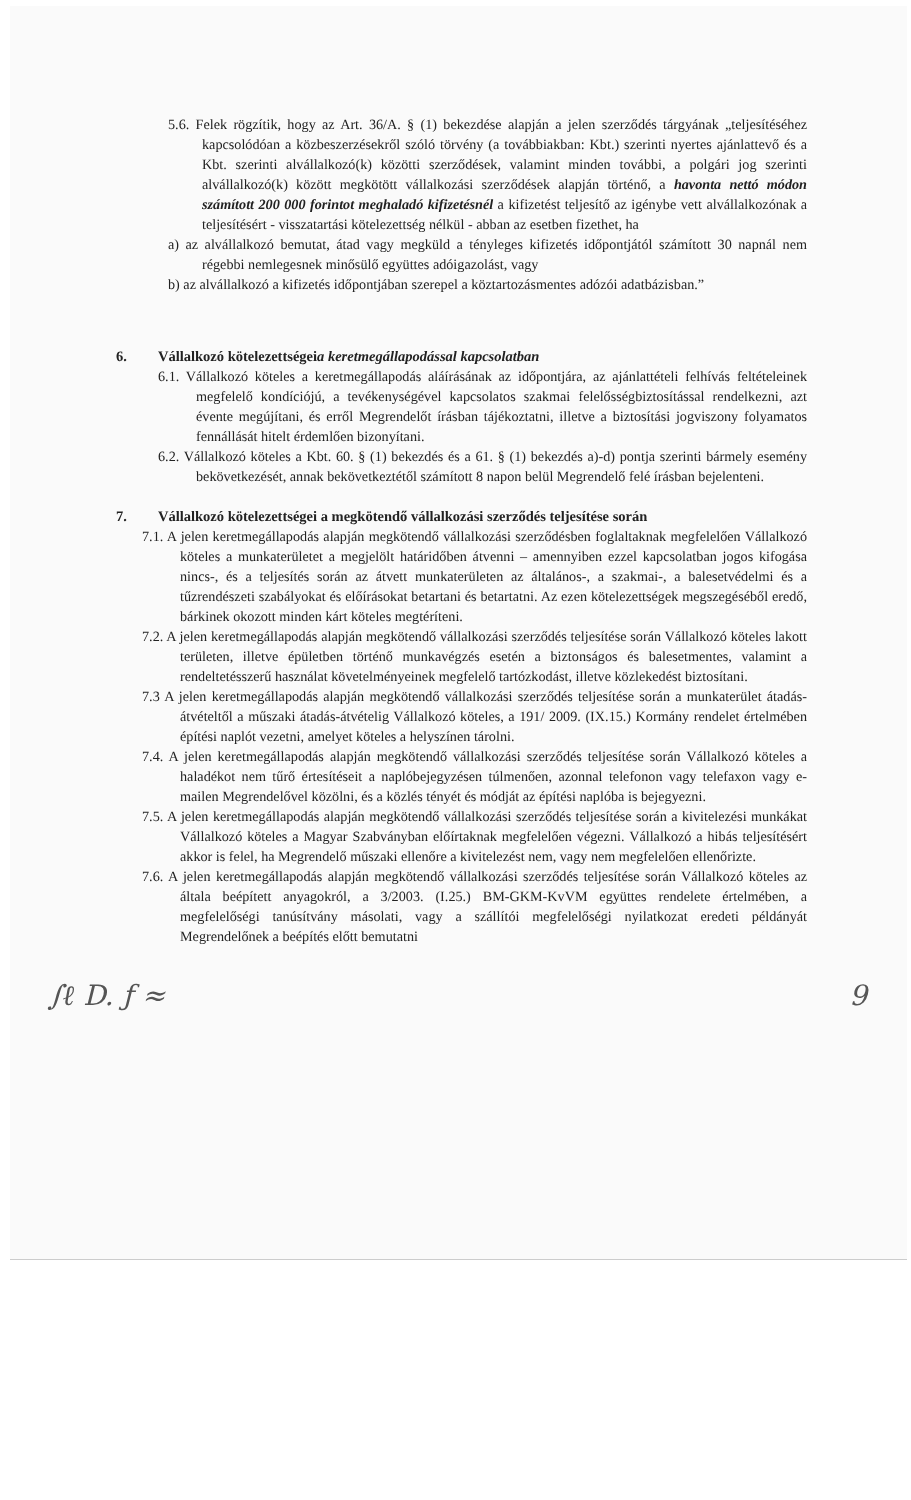5.6. Felek rögzítik, hogy az Art. 36/A. § (1) bekezdése alapján a jelen szerződés tárgyának „teljesítéséhez kapcsolódóan a közbeszerzésekről szóló törvény (a továbbiakban: Kbt.) szerinti nyertes ajánlattevő és a Kbt. szerinti alvállalkozó(k) közötti szerződések, valamint minden további, a polgári jog szerinti alvállalkozó(k) között megkötött vállalkozási szerződések alapján történő, a havonta nettó módon számított 200 000 forintot meghaladó kifizetésnél a kifizetést teljesítő az igénybe vett alvállalkozónak a teljesítésért - visszatartási kötelezettség nélkül - abban az esetben fizethet, ha
a) az alvállalkozó bemutat, átad vagy megküld a tényleges kifizetés időpontjától számított 30 napnál nem régebbi nemlegesnek minősülő együttes adóigazolást, vagy
b) az alvállalkozó a kifizetés időpontjában szerepel a köztartozásmentes adózói adatbázisban.”
6. Vállalkozó kötelezettségei a keretmegállapodással kapcsolatban
6.1. Vállalkozó köteles a keretmegállapodás aláírásának az időpontjára, az ajánlattételi felhívás feltételeinek megfelelő kondíciójú, a tevékenységével kapcsolatos szakmai felelősségbiztosítással rendelkezni, azt évente megújítani, és erről Megrendelőt írásban tájékoztatni, illetve a biztosítási jogviszony folyamatos fennállását hitelt érdemlően bizonyítani.
6.2. Vállalkozó köteles a Kbt. 60. § (1) bekezdés és a 61. § (1) bekezdés a)-d) pontja szerinti bármely esemény bekövetkezését, annak bekövetkeztétől számított 8 napon belül Megrendelő felé írásban bejelenteni.
7. Vállalkozó kötelezettségei a megkötendő vállalkozási szerződés teljesítése során
7.1. A jelen keretmegállapodás alapján megkötendő vállalkozási szerződésben foglaltaknak megfelelően Vállalkozó köteles a munkaterületet a megjelölt határidőben átvenni – amennyiben ezzel kapcsolatban jogos kifogása nincs-, és a teljesítés során az átvett munkaterületen az általános-, a szakmai-, a balesetvédelmi és a tűzrendészeti szabályokat és előírásokat betartani és betartatni. Az ezen kötelezettségek megszegéséből eredő, bárkinek okozott minden kárt köteles megtéríteni.
7.2. A jelen keretmegállapodás alapján megkötendő vállalkozási szerződés teljesítése során Vállalkozó köteles lakott területen, illetve épületben történő munkavégzés esetén a biztonságos és balesetmentes, valamint a rendeltetésszerű használat követelményeinek megfelelő tartózkodást, illetve közlekedést biztosítani.
7.3 A jelen keretmegállapodás alapján megkötendő vállalkozási szerződés teljesítése során a munkaterület átadás-átvételtől a műszaki átadás-átvételig Vállalkozó köteles, a 191/ 2009. (IX.15.) Kormány rendelet értelmében építési naplót vezetni, amelyet köteles a helyszínen tárolni.
7.4. A jelen keretmegállapodás alapján megkötendő vállalkozási szerződés teljesítése során Vállalkozó köteles a haladékot nem tűrő értesítéseit a naplóbejegyzésen túlmenően, azonnal telefonon vagy telefaxon vagy e-mailen Megrendelővel közölni, és a közlés tényét és módját az építési naplóba is bejegyezni.
7.5. A jelen keretmegállapodás alapján megkötendő vállalkozási szerződés teljesítése során a kivitelezési munkákat Vállalkozó köteles a Magyar Szabványban előírtaknak megfelelően végezni. Vállalkozó a hibás teljesítésért akkor is felel, ha Megrendelő műszaki ellenőre a kivitelezést nem, vagy nem megfelelően ellenőrizte.
7.6. A jelen keretmegállapodás alapján megkötendő vállalkozási szerződés teljesítése során Vállalkozó köteles az általa beépített anyagokról, a 3/2003. (I.25.) BM-GKM-KvVM együttes rendelete értelmében, a megfelelőségi tanúsítvány másolati, vagy a szállítói megfelelőségi nyilatkozat eredeti példányát Megrendelőnek a beépítés előtt bemutatni
∫ℓ D. ƒ ≈ 9